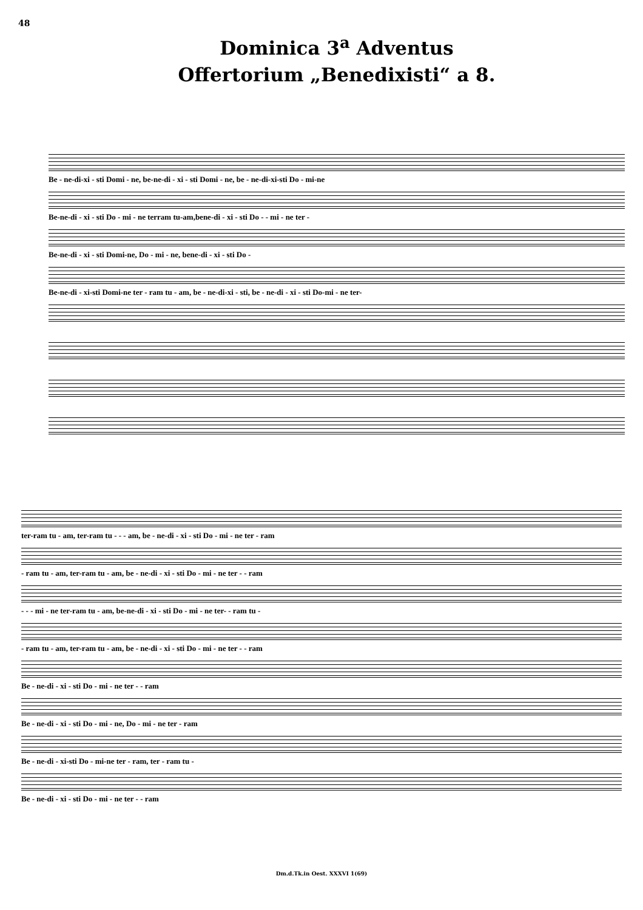48
Dominica 3<sup>a</sup> Adventus
Offertorium „Benedixisti“ a 8.
Be - ne-di-xi - sti Domi - ne, be-ne-di - xi - sti Domi - ne, be - ne-di-xi-sti Do - mi-ne
Be-ne-di - xi - sti Do - mi - ne terram tu-am,bene-di - xi - sti Do - - mi - ne ter -
Be-ne-di - xi - sti Domi-ne, Do - mi - ne, bene-di - xi - sti Do -
Be-ne-di - xi-sti Domi-ne ter - ram tu - am, be - ne-di-xi - sti, be - ne-di - xi - sti Do-mi - ne ter-
ter-ram tu - am, ter-ram tu - - - am, be - ne-di - xi - sti Do - mi - ne ter - ram
- ram tu - am, ter-ram tu - am, be - ne-di - xi - sti Do - mi - ne ter - - ram
- - - mi - ne ter-ram tu - am, be-ne-di - xi - sti Do - mi - ne ter- - ram tu -
- ram tu - am, ter-ram tu - am, be - ne-di - xi - sti Do - mi - ne ter - - ram
Be - ne-di - xi - sti Do - mi - ne ter - - ram
Be - ne-di - xi - sti Do - mi - ne, Do - mi - ne ter - ram
Be - ne-di - xi-sti Do - mi-ne ter - ram, ter - ram tu -
Be - ne-di - xi - sti Do - mi - ne ter - - ram
Dm.d.Tk.in Oest. XXXVI 1(69)